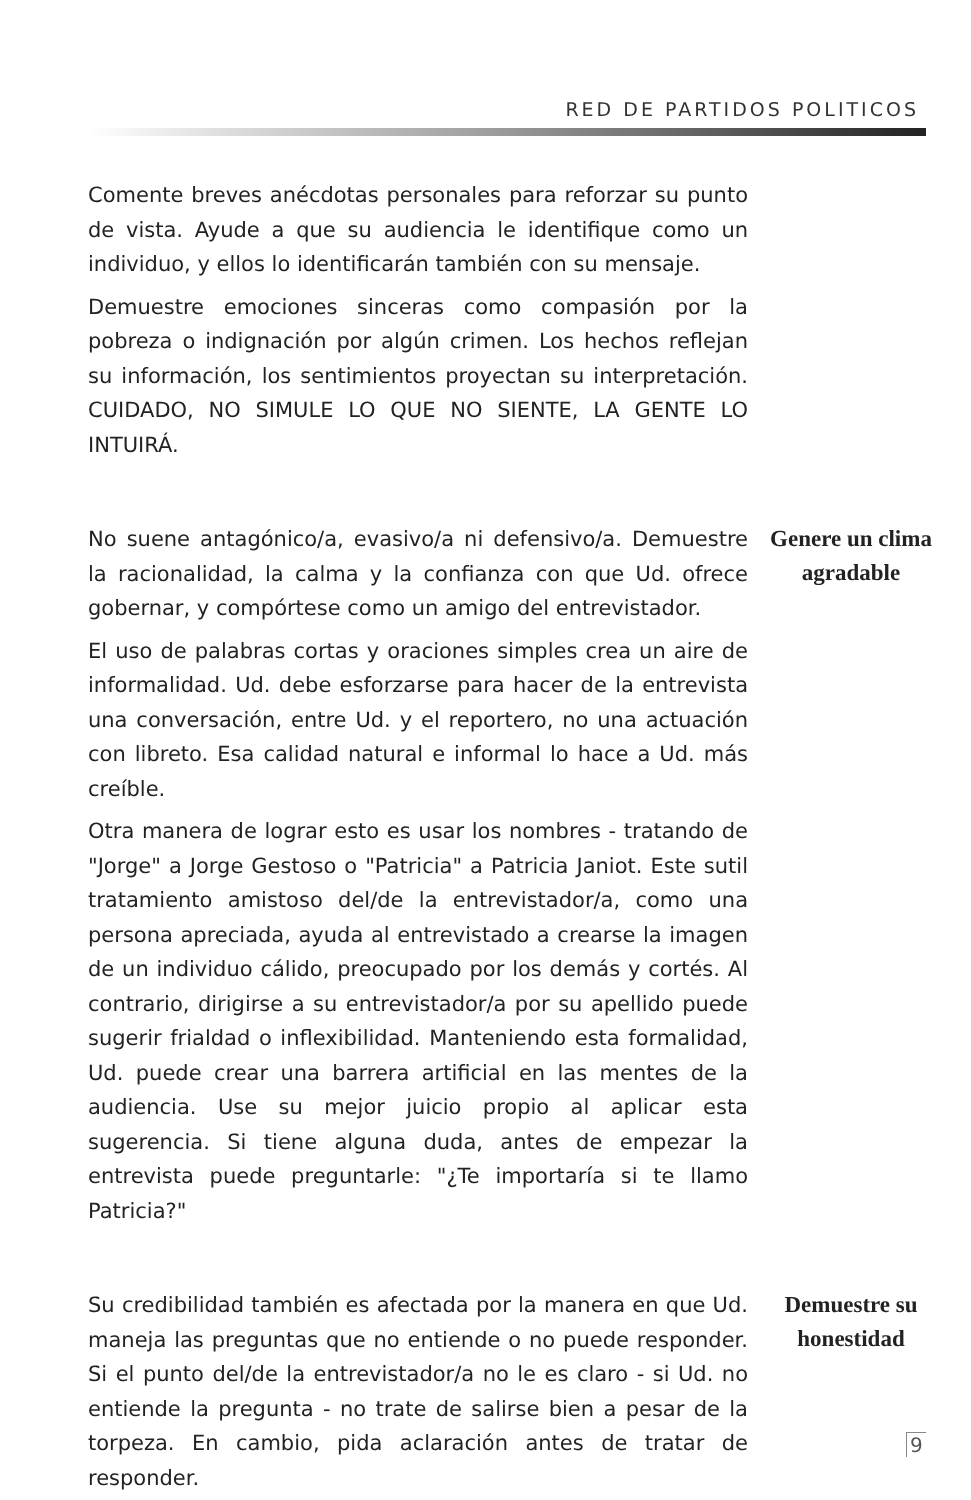RED DE PARTIDOS POLITICOS
Comente breves anécdotas personales para reforzar su punto de vista. Ayude a que su audiencia le identifique como un individuo, y ellos lo identificarán también con su mensaje.
Demuestre emociones sinceras como compasión por la pobreza o indignación por algún crimen. Los hechos reflejan su información, los sentimientos proyectan su interpretación. CUIDADO, NO SIMULE LO QUE NO SIENTE, LA GENTE LO INTUIRÁ.
No suene antagónico/a, evasivo/a ni defensivo/a. Demuestre la racionalidad, la calma y la confianza con que Ud. ofrece gobernar, y compórtese como un amigo del entrevistador.
El uso de palabras cortas y oraciones simples crea un aire de informalidad. Ud. debe esforzarse para hacer de la entrevista una conversación, entre Ud. y el reportero, no una actuación con libreto. Esa calidad natural e informal lo hace a Ud. más creíble.
Otra manera de lograr esto es usar los nombres - tratando de "Jorge" a Jorge Gestoso o "Patricia" a Patricia Janiot. Este sutil tratamiento amistoso del/de la entrevistador/a, como una persona apreciada, ayuda al entrevistado a crearse la imagen de un individuo cálido, preocupado por los demás y cortés. Al contrario, dirigirse a su entrevistador/a por su apellido puede sugerir frialdad o inflexibilidad. Manteniendo esta formalidad, Ud. puede crear una barrera artificial en las mentes de la audiencia. Use su mejor juicio propio al aplicar esta sugerencia. Si tiene alguna duda, antes de empezar la entrevista puede preguntarle: "¿Te importaría si te llamo Patricia?"
Genere un clima agradable
Su credibilidad también es afectada por la manera en que Ud. maneja las preguntas que no entiende o no puede responder. Si el punto del/de la entrevistador/a no le es claro - si Ud. no entiende la pregunta - no trate de salirse bien a pesar de la torpeza. En cambio, pida aclaración antes de tratar de responder.
Demuestre su honestidad
9